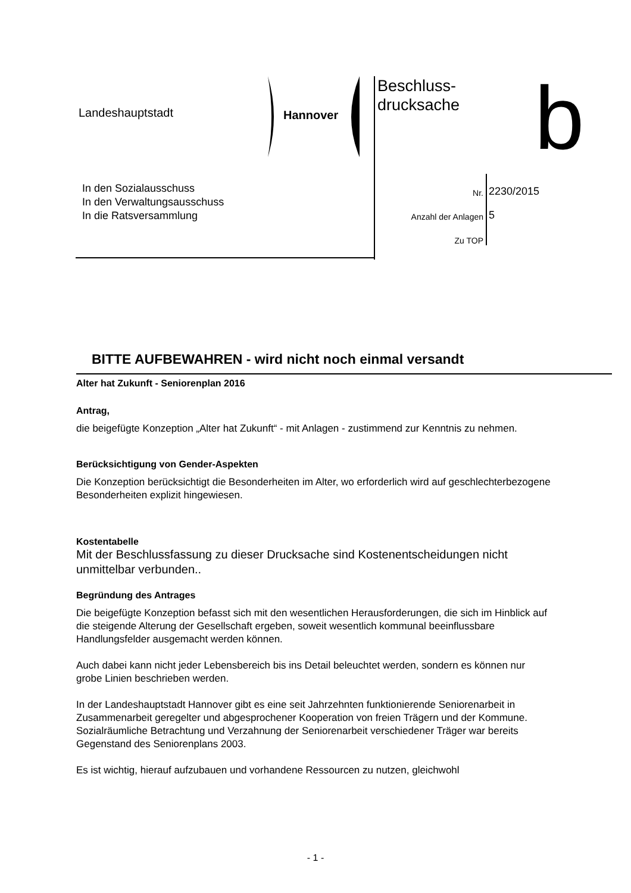Landeshauptstadt Hannover
Beschluss-
drucksache
b
In den Sozialausschuss
In den Verwaltungsausschuss
In die Ratsversammlung
Nr. 2230/2015
Anzahl der Anlagen 5
Zu TOP
BITTE AUFBEWAHREN - wird nicht noch einmal versandt
Alter hat Zukunft - Seniorenplan 2016
Antrag,
die beigefügte Konzeption „Alter hat Zukunft“ - mit Anlagen - zustimmend zur Kenntnis zu nehmen.
Berücksichtigung von Gender-Aspekten
Die Konzeption berücksichtigt die Besonderheiten im Alter, wo erforderlich wird auf geschlechterbezogene Besonderheiten explizit hingewiesen.
Kostentabelle
Mit der Beschlussfassung zu dieser Drucksache sind Kostenentscheidungen nicht unmittelbar verbunden..
Begründung des Antrages
Die beigefügte Konzeption befasst sich mit den wesentlichen Herausforderungen, die sich im Hinblick auf die steigende Alterung der Gesellschaft ergeben, soweit wesentlich kommunal beeinflussbare Handlungsfelder ausgemacht werden können.
Auch dabei kann nicht jeder Lebensbereich bis ins Detail beleuchtet werden, sondern es können nur grobe Linien beschrieben werden.
In der Landeshauptstadt Hannover gibt es eine seit Jahrzehnten funktionierende Seniorenarbeit in Zusammenarbeit geregelter und abgesprochener Kooperation von freien Trägern und der Kommune. Sozialräumliche Betrachtung und Verzahnung der Seniorenarbeit verschiedener Träger war bereits Gegenstand des Seniorenplans 2003.
Es ist wichtig, hierauf aufzubauen und vorhandene Ressourcen zu nutzen, gleichwohl
- 1 -